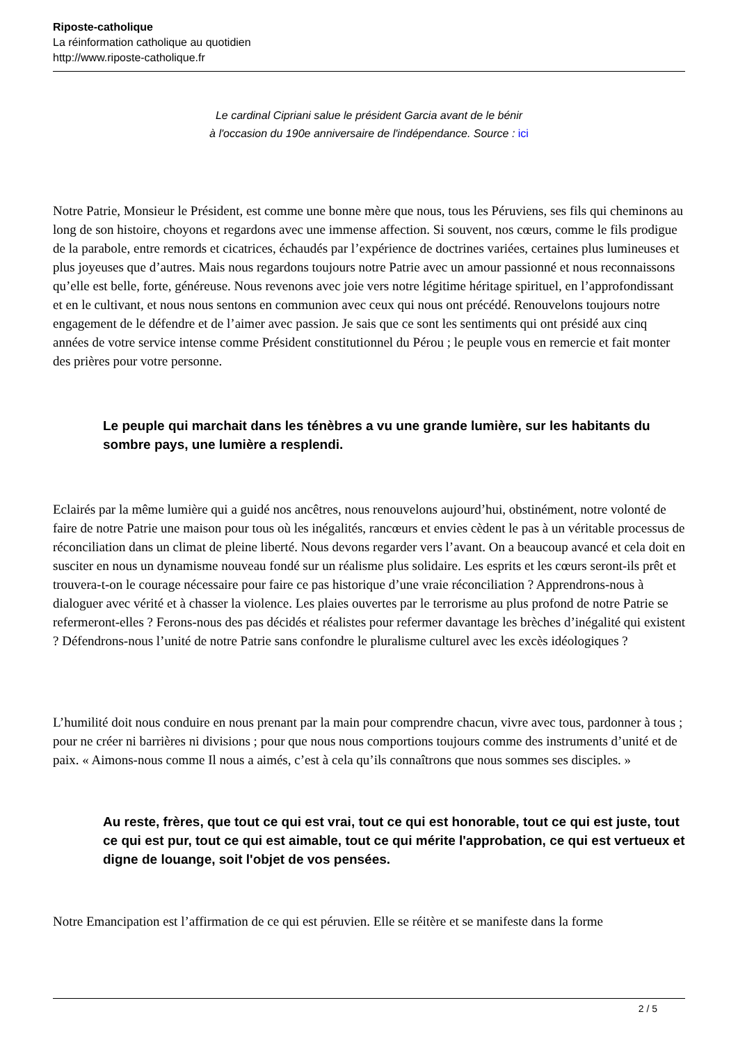Riposte-catholique
La réinformation catholique au quotidien
http://www.riposte-catholique.fr
Le cardinal Cipriani salue le président Garcia avant de le bénir
à l'occasion du 190e anniversaire de l'indépendance. Source : ici
Notre Patrie, Monsieur le Président, est comme une bonne mère que nous, tous les Péruviens, ses fils qui cheminons au long de son histoire, choyons et regardons avec une immense affection. Si souvent, nos cœurs, comme le fils prodigue de la parabole, entre remords et cicatrices, échaudés par l’expérience de doctrines variées, certaines plus lumineuses et plus joyeuses que d’autres. Mais nous regardons toujours notre Patrie avec un amour passionné et nous reconnaissons qu’elle est belle, forte, généreuse. Nous revenons avec joie vers notre légitime héritage spirituel, en l’approfondissant et en le cultivant, et nous nous sentons en communion avec ceux qui nous ont précédé. Renouvelons toujours notre engagement de le défendre et de l’aimer avec passion. Je sais que ce sont les sentiments qui ont présidé aux cinq années de votre service intense comme Président constitutionnel du Pérou ; le peuple vous en remercie et fait monter des prières pour votre personne.
Le peuple qui marchait dans les ténèbres a vu une grande lumière, sur les habitants du sombre pays, une lumière a resplendi.
Eclairés par la même lumière qui a guidé nos ancêtres, nous renouvelons aujourd’hui, obstinément, notre volonté de faire de notre Patrie une maison pour tous où les inégalités, rancœurs et envies cèdent le pas à un véritable processus de réconciliation dans un climat de pleine liberté. Nous devons regarder vers l’avant. On a beaucoup avancé et cela doit en susciter en nous un dynamisme nouveau fondé sur un réalisme plus solidaire. Les esprits et les cœurs seront-ils prêt et trouvera-t-on le courage nécessaire pour faire ce pas historique d’une vraie réconciliation ? Apprendrons-nous à dialoguer avec vérité et à chasser la violence. Les plaies ouvertes par le terrorisme au plus profond de notre Patrie se refermeront-elles ? Ferons-nous des pas décidés et réalistes pour refermer davantage les brèches d’inégalité qui existent ? Défendrons-nous l’unité de notre Patrie sans confondre le pluralisme culturel avec les excès idéologiques ?
L’humilité doit nous conduire en nous prenant par la main pour comprendre chacun, vivre avec tous, pardonner à tous ; pour ne créer ni barrières ni divisions ; pour que nous nous comportions toujours comme des instruments d’unité et de paix. « Aimons-nous comme Il nous a aimés, c’est à cela qu’ils connaîtrons que nous sommes ses disciples. »
Au reste, frères, que tout ce qui est vrai, tout ce qui est honorable, tout ce qui est juste, tout ce qui est pur, tout ce qui est aimable, tout ce qui mérite l'approbation, ce qui est vertueux et digne de louange, soit l'objet de vos pensées.
Notre Emancipation est l’affirmation de ce qui est péruvien. Elle se réitère et se manifeste dans la forme
2 / 5